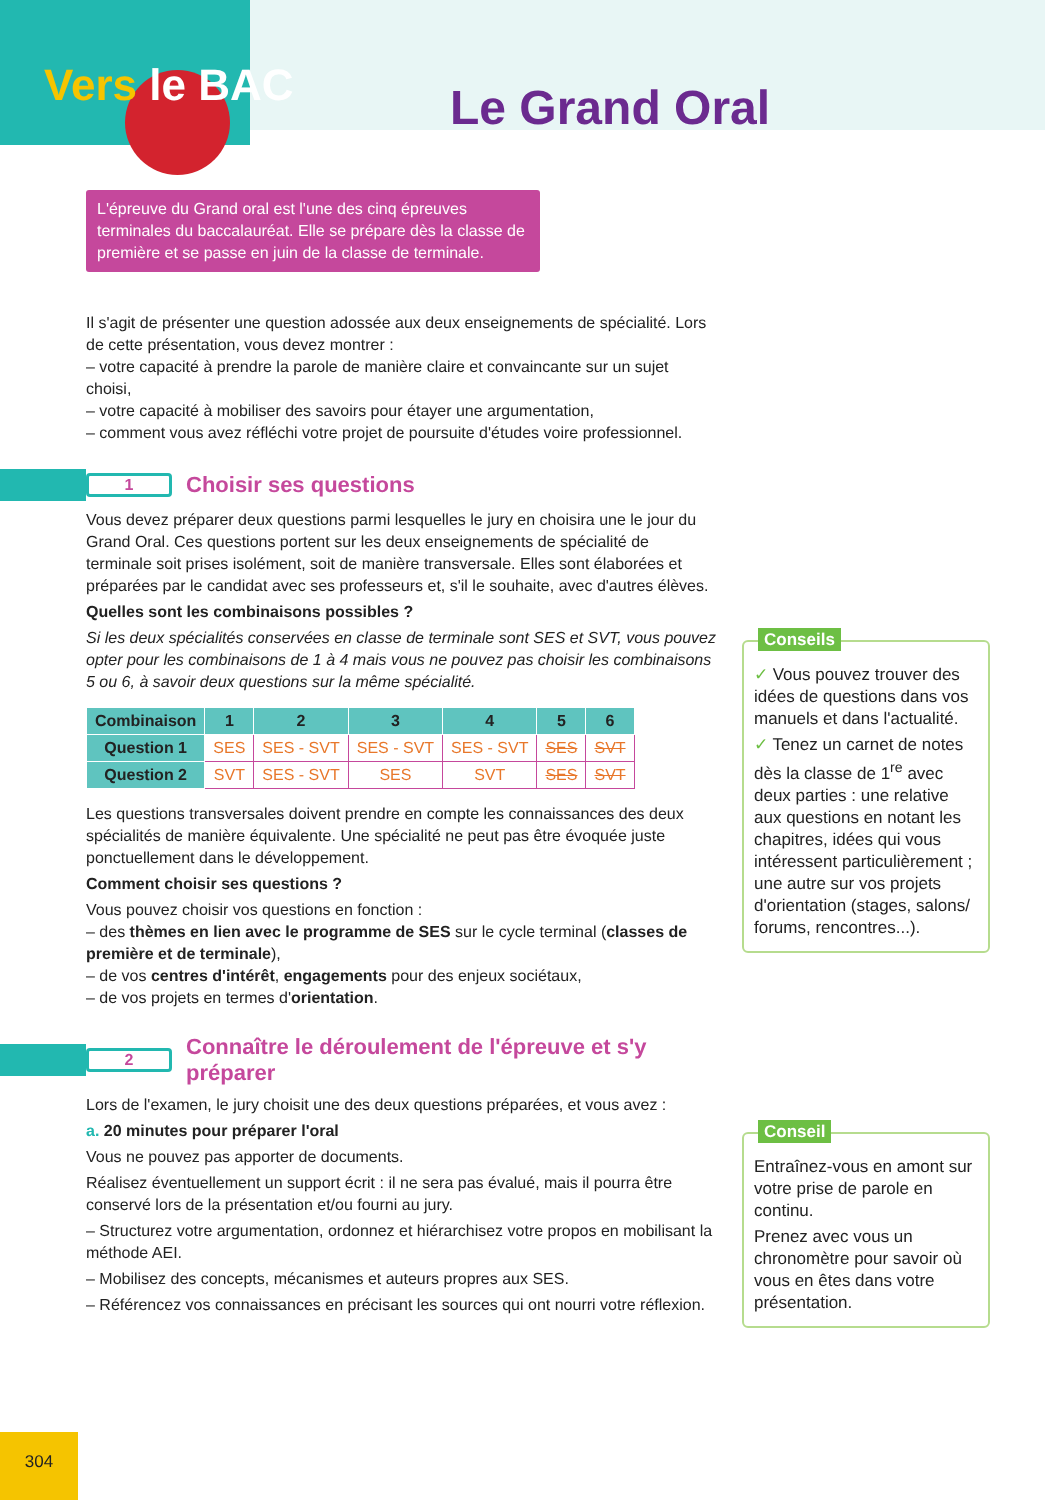Vers le BAC Le Grand Oral
L'épreuve du Grand oral est l'une des cinq épreuves terminales du baccalauréat. Elle se prépare dès la classe de première et se passe en juin de la classe de terminale.
Il s'agit de présenter une question adossée aux deux enseignements de spécialité. Lors de cette présentation, vous devez montrer :
– votre capacité à prendre la parole de manière claire et convaincante sur un sujet choisi,
– votre capacité à mobiliser des savoirs pour étayer une argumentation,
– comment vous avez réfléchi votre projet de poursuite d'études voire professionnel.
1
Choisir ses questions
Vous devez préparer deux questions parmi lesquelles le jury en choisira une le jour du Grand Oral. Ces questions portent sur les deux enseignements de spécialité de terminale soit prises isolément, soit de manière transversale. Elles sont élaborées et préparées par le candidat avec ses professeurs et, s'il le souhaite, avec d'autres élèves.
Quelles sont les combinaisons possibles ?
Si les deux spécialités conservées en classe de terminale sont SES et SVT, vous pouvez opter pour les combinaisons de 1 à 4 mais vous ne pouvez pas choisir les combinaisons 5 ou 6, à savoir deux questions sur la même spécialité.
| Combinaison | 1 | 2 | 3 | 4 | 5 | 6 |
| --- | --- | --- | --- | --- | --- | --- |
| Question 1 | SES | SES - SVT | SES - SVT | SES - SVT | SES | SVT |
| Question 2 | SVT | SES - SVT | SES | SVT | SES | SVT |
Les questions transversales doivent prendre en compte les connaissances des deux spécialités de manière équivalente. Une spécialité ne peut pas être évoquée juste ponctuellement dans le développement.
Comment choisir ses questions ?
Vous pouvez choisir vos questions en fonction :
– des thèmes en lien avec le programme de SES sur le cycle terminal (classes de première et de terminale),
– de vos centres d'intérêt, engagements pour des enjeux sociétaux,
– de vos projets en termes d'orientation.
2
Connaître le déroulement de l'épreuve et s'y préparer
Lors de l'examen, le jury choisit une des deux questions préparées, et vous avez :
a. 20 minutes pour préparer l'oral
Vous ne pouvez pas apporter de documents.
Réalisez éventuellement un support écrit : il ne sera pas évalué, mais il pourra être conservé lors de la présentation et/ou fourni au jury.
– Structurez votre argumentation, ordonnez et hiérarchisez votre propos en mobilisant la méthode AEI.
– Mobilisez des concepts, mécanismes et auteurs propres aux SES.
– Référencez vos connaissances en précisant les sources qui ont nourri votre réflexion.
Conseils
✓ Vous pouvez trouver des idées de questions dans vos manuels et dans l'actualité.
✓ Tenez un carnet de notes dès la classe de 1<sup>re</sup> avec deux parties : une relative aux questions en notant les chapitres, idées qui vous intéressent particulièrement ; une autre sur vos projets d'orientation (stages, salons/ forums, rencontres...).
Conseil
Entraînez-vous en amont sur votre prise de parole en continu.
Prenez avec vous un chronomètre pour savoir où vous en êtes dans votre présentation.
304